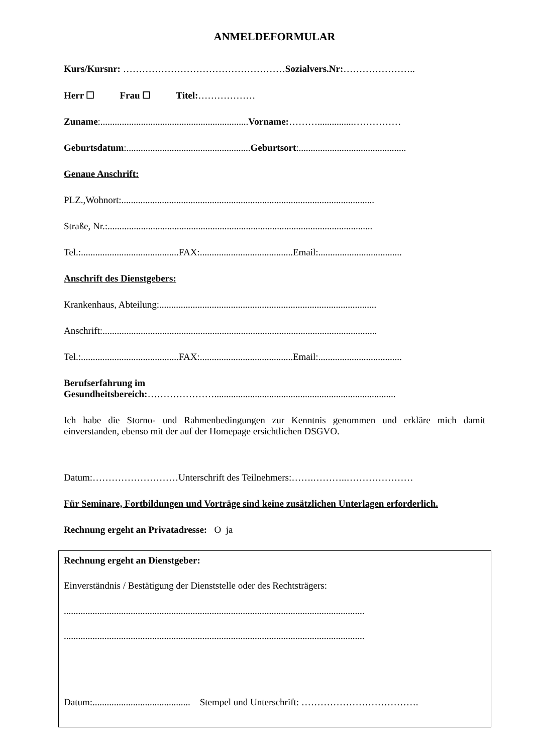ANMELDEFORMULAR
Kurs/Kursnr: ……………………………………………Sozialvers.Nr:…………………..
Herr ☐ Frau ☐ Titel:………………
Zuname:..............................................................Vorname:………...............……………
Geburtsdatum:....................................................Geburtsort:.............................................
Genaue Anschrift:
PLZ.,Wohnort:..........................................................................................................
Straße, Nr.:...............................................................................................................
Tel.:.........................................FAX:.......................................Email:...................................
Anschrift des Dienstgebers:
Krankenhaus, Abteilung:...........................................................................................
Anschrift:...................................................................................................................
Tel.:.........................................FAX:.......................................Email:...................................
Berufserfahrung im
Gesundheitsbereich:…………………............................................................................
Ich habe die Storno- und Rahmenbedingungen zur Kenntnis genommen und erkläre mich damit einverstanden, ebenso mit der auf der Homepage ersichtlichen DSGVO.
Datum:………………………Unterschrift des Teilnehmers:…….………..…………………
Für Seminare, Fortbildungen und Vorträge sind keine zusätzlichen Unterlagen erforderlich.
Rechnung ergeht an Privatadresse: O ja
Rechnung ergeht an Dienstgeber:
Einverständnis / Bestätigung der Dienststelle oder des Rechtsträgers:
..............................................................................................................................
..............................................................................................................................
Datum:......................................... Stempel und Unterschrift: ……………………………….